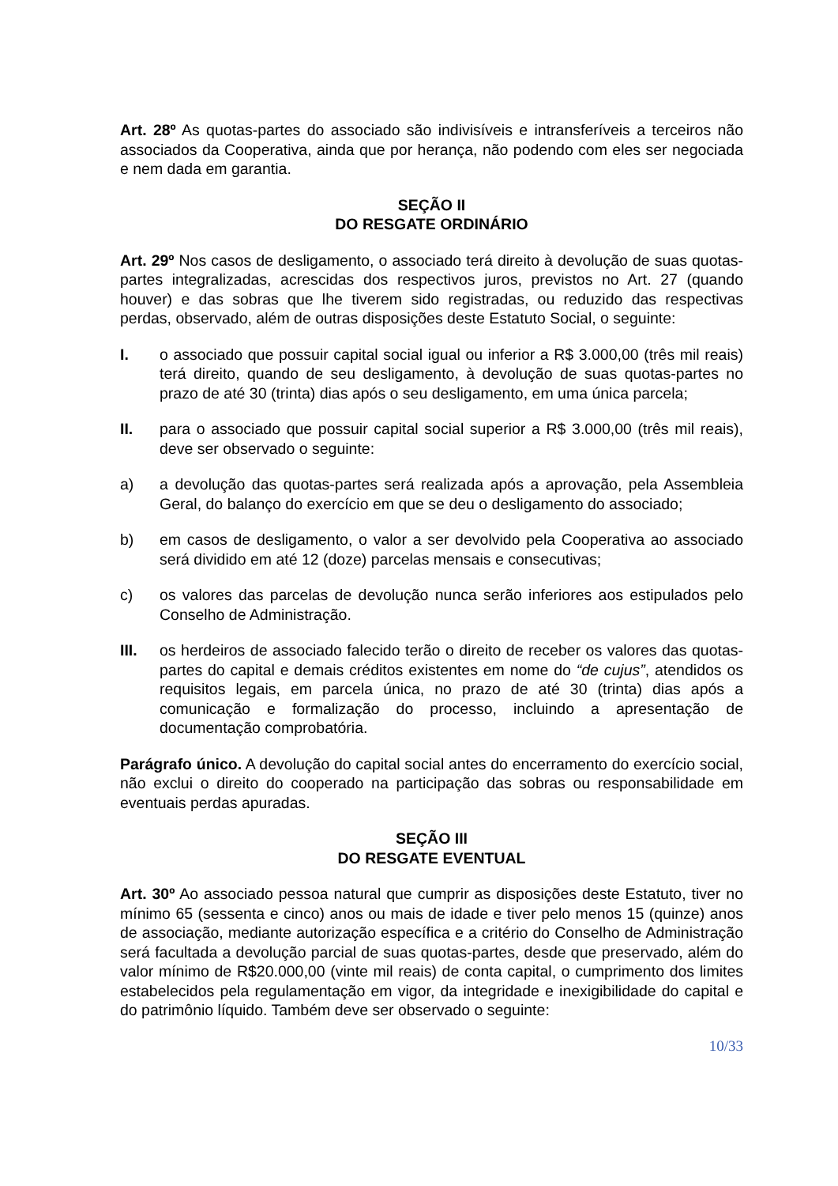Art. 28º As quotas-partes do associado são indivisíveis e intransferíveis a terceiros não associados da Cooperativa, ainda que por herança, não podendo com eles ser negociada e nem dada em garantia.
SEÇÃO II
DO RESGATE ORDINÁRIO
Art. 29º Nos casos de desligamento, o associado terá direito à devolução de suas quotas-partes integralizadas, acrescidas dos respectivos juros, previstos no Art. 27 (quando houver) e das sobras que lhe tiverem sido registradas, ou reduzido das respectivas perdas, observado, além de outras disposições deste Estatuto Social, o seguinte:
I. o associado que possuir capital social igual ou inferior a R$ 3.000,00 (três mil reais) terá direito, quando de seu desligamento, à devolução de suas quotas-partes no prazo de até 30 (trinta) dias após o seu desligamento, em uma única parcela;
II. para o associado que possuir capital social superior a R$ 3.000,00 (três mil reais), deve ser observado o seguinte:
a) a devolução das quotas-partes será realizada após a aprovação, pela Assembleia Geral, do balanço do exercício em que se deu o desligamento do associado;
b) em casos de desligamento, o valor a ser devolvido pela Cooperativa ao associado será dividido em até 12 (doze) parcelas mensais e consecutivas;
c) os valores das parcelas de devolução nunca serão inferiores aos estipulados pelo Conselho de Administração.
III. os herdeiros de associado falecido terão o direito de receber os valores das quotas-partes do capital e demais créditos existentes em nome do “de cujus”, atendidos os requisitos legais, em parcela única, no prazo de até 30 (trinta) dias após a comunicação e formalização do processo, incluindo a apresentação de documentação comprobatória.
Parágrafo único. A devolução do capital social antes do encerramento do exercício social, não exclui o direito do cooperado na participação das sobras ou responsabilidade em eventuais perdas apuradas.
SEÇÃO III
DO RESGATE EVENTUAL
Art. 30º Ao associado pessoa natural que cumprir as disposições deste Estatuto, tiver no mínimo 65 (sessenta e cinco) anos ou mais de idade e tiver pelo menos 15 (quinze) anos de associação, mediante autorização específica e a critério do Conselho de Administração será facultada a devolução parcial de suas quotas-partes, desde que preservado, além do valor mínimo de R$20.000,00 (vinte mil reais) de conta capital, o cumprimento dos limites estabelecidos pela regulamentação em vigor, da integridade e inexigibilidade do capital e do patrimônio líquido. Também deve ser observado o seguinte:
10/33